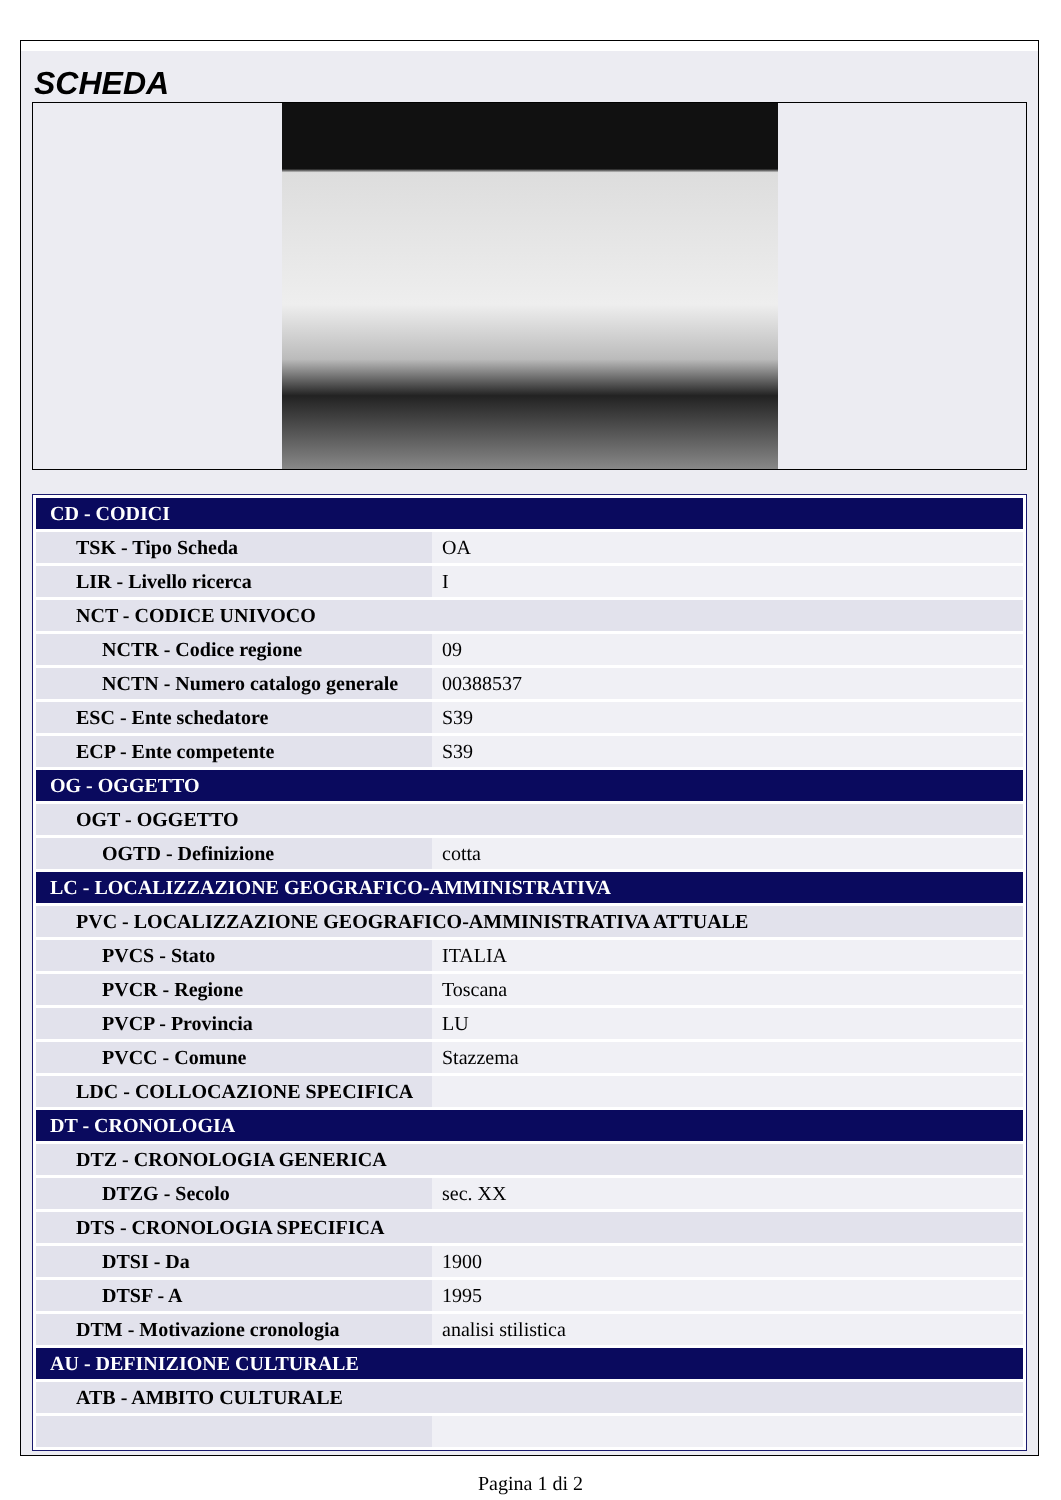SCHEDA
| CD - CODICI | |
| TSK - Tipo Scheda | OA |
| LIR - Livello ricerca | I |
| NCT - CODICE UNIVOCO | |
| NCTR - Codice regione | 09 |
| NCTN - Numero catalogo generale | 00388537 |
| ESC - Ente schedatore | S39 |
| ECP - Ente competente | S39 |
| OG - OGGETTO | |
| OGT - OGGETTO | |
| OGTD - Definizione | cotta |
| LC - LOCALIZZAZIONE GEOGRAFICO-AMMINISTRATIVA | |
| PVC - LOCALIZZAZIONE GEOGRAFICO-AMMINISTRATIVA ATTUALE | |
| PVCS - Stato | ITALIA |
| PVCR - Regione | Toscana |
| PVCP - Provincia | LU |
| PVCC - Comune | Stazzema |
| LDC - COLLOCAZIONE SPECIFICA | |
| DT - CRONOLOGIA | |
| DTZ - CRONOLOGIA GENERICA | |
| DTZG - Secolo | sec. XX |
| DTS - CRONOLOGIA SPECIFICA | |
| DTSI - Da | 1900 |
| DTSF - A | 1995 |
| DTM - Motivazione cronologia | analisi stilistica |
| AU - DEFINIZIONE CULTURALE | |
| ATB - AMBITO CULTURALE | |
Pagina 1 di 2